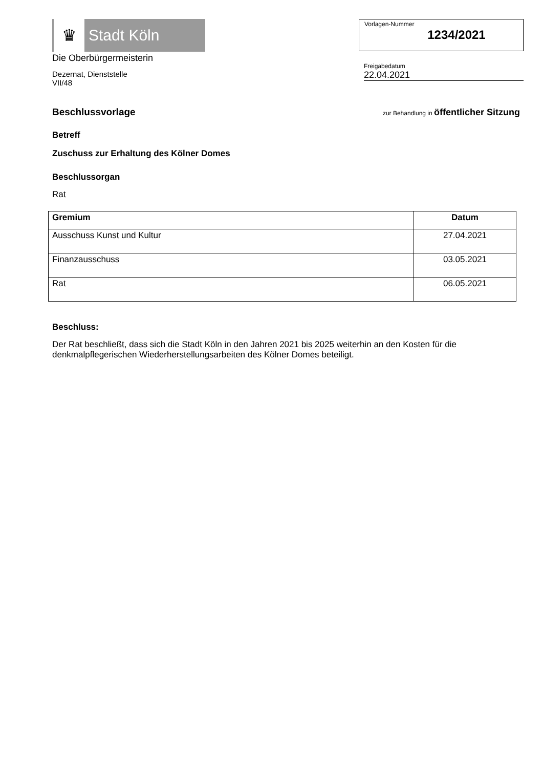♛
Stadt Köln
Die Oberbürgermeisterin
Dezernat, Dienststelle
VII/48
Vorlagen-Nummer
1234/2021
Freigabedatum
22.04.2021
Beschlussvorlage
zur Behandlung in öffentlicher Sitzung
Betreff
Zuschuss zur Erhaltung des Kölner Domes
Beschlussorgan
Rat
| Gremium | Datum |
| --- | --- |
| Ausschuss Kunst und Kultur | 27.04.2021 |
| Finanzausschuss | 03.05.2021 |
| Rat | 06.05.2021 |
Beschluss:
Der Rat beschließt, dass sich die Stadt Köln in den Jahren 2021 bis 2025 weiterhin an den Kosten für die denkmalpflegerischen Wiederherstellungsarbeiten des Kölner Domes beteiligt.